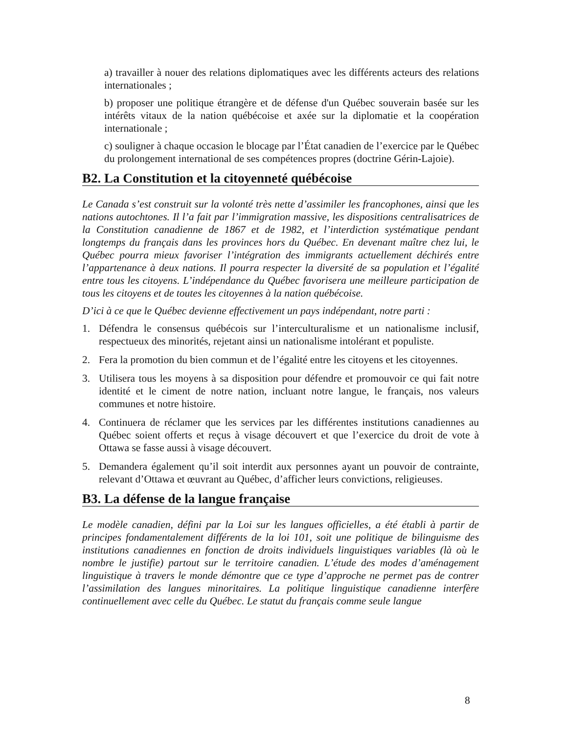a) travailler à nouer des relations diplomatiques avec les différents acteurs des relations internationales ;
b) proposer une politique étrangère et de défense d'un Québec souverain basée sur les intérêts vitaux de la nation québécoise et axée sur la diplomatie et la coopération internationale ;
c) souligner à chaque occasion le blocage par l’État canadien de l’exercice par le Québec du prolongement international de ses compétences propres (doctrine Gérin-Lajoie).
B2. La Constitution et la citoyenneté québécoise
Le Canada s’est construit sur la volonté très nette d’assimiler les francophones, ainsi que les nations autochtones. Il l’a fait par l’immigration massive, les dispositions centralisatrices de la Constitution canadienne de 1867 et de 1982, et l’interdiction systématique pendant longtemps du français dans les provinces hors du Québec. En devenant maître chez lui, le Québec pourra mieux favoriser l’intégration des immigrants actuellement déchirés entre l’appartenance à deux nations. Il pourra respecter la diversité de sa population et l’égalité entre tous les citoyens. L’indépendance du Québec favorisera une meilleure participation de tous les citoyens et de toutes les citoyennes à la nation québécoise.
D’ici à ce que le Québec devienne effectivement un pays indépendant, notre parti :
1. Défendra le consensus québécois sur l’interculturalisme et un nationalisme inclusif, respectueux des minorités, rejetant ainsi un nationalisme intolérant et populiste.
2. Fera la promotion du bien commun et de l’égalité entre les citoyens et les citoyennes.
3. Utilisera tous les moyens à sa disposition pour défendre et promouvoir ce qui fait notre identité et le ciment de notre nation, incluant notre langue, le français, nos valeurs communes et notre histoire.
4. Continuera de réclamer que les services par les différentes institutions canadiennes au Québec soient offerts et reçus à visage découvert et que l’exercice du droit de vote à Ottawa se fasse aussi à visage découvert.
5. Demandera également qu’il soit interdit aux personnes ayant un pouvoir de contrainte, relevant d’Ottawa et œuvrant au Québec, d’afficher leurs convictions, religieuses.
B3. La défense de la langue française
Le modèle canadien, défini par la Loi sur les langues officielles, a été établi à partir de principes fondamentalement différents de la loi 101, soit une politique de bilinguisme des institutions canadiennes en fonction de droits individuels linguistiques variables (là où le nombre le justifie) partout sur le territoire canadien. L’étude des modes d’aménagement linguistique à travers le monde démontre que ce type d’approche ne permet pas de contrer l’assimilation des langues minoritaires. La politique linguistique canadienne interfère continuellement avec celle du Québec. Le statut du français comme seule langue
8